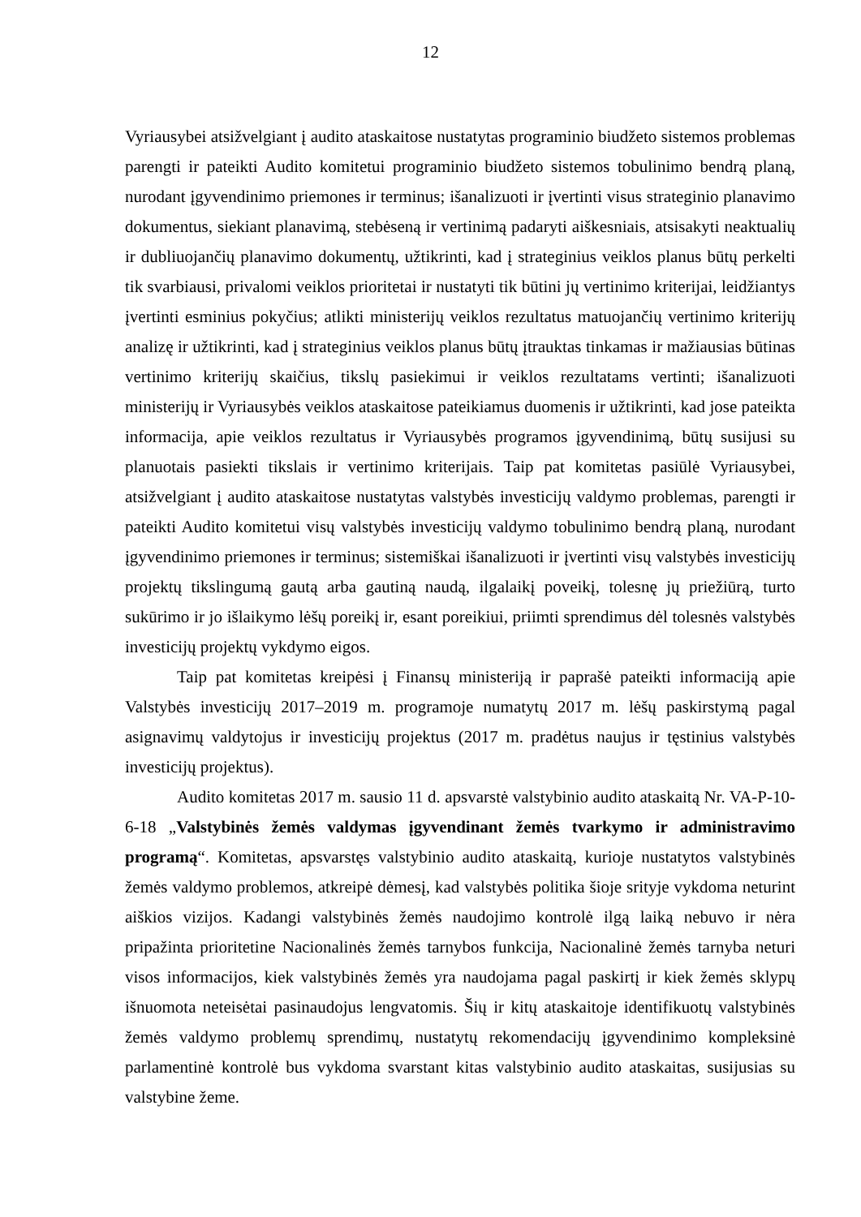12
Vyriausybei atsižvelgiant į audito ataskaitose nustatytas programinio biudžeto sistemos problemas parengti ir pateikti Audito komitetui programinio biudžeto sistemos tobulinimo bendrą planą, nurodant įgyvendinimo priemones ir terminus; išanalizuoti ir įvertinti visus strateginio planavimo dokumentus, siekiant planavimą, stebėseną ir vertinimą padaryti aiškesniais, atsisakyti neaktualių ir dubliuojančių planavimo dokumentų, užtikrinti, kad į strateginius veiklos planus būtų perkelti tik svarbiausi, privalomi veiklos prioritetai ir nustatyti tik būtini jų vertinimo kriterijai, leidžiantys įvertinti esminius pokyčius; atlikti ministerijų veiklos rezultatus matuojančių vertinimo kriterijų analizę ir užtikrinti, kad į strateginius veiklos planus būtų įtrauktas tinkamas ir mažiausias būtinas vertinimo kriterijų skaičius, tikslų pasiekimui ir veiklos rezultatams vertinti; išanalizuoti ministerijų ir Vyriausybės veiklos ataskaitose pateikiamus duomenis ir užtikrinti, kad jose pateikta informacija, apie veiklos rezultatus ir Vyriausybės programos įgyvendinimą, būtų susijusi su planuotais pasiekti tikslais ir vertinimo kriterijais. Taip pat komitetas pasiūlė Vyriausybei, atsižvelgiant į audito ataskaitose nustatytas valstybės investicijų valdymo problemas, parengti ir pateikti Audito komitetui visų valstybės investicijų valdymo tobulinimo bendrą planą, nurodant įgyvendinimo priemones ir terminus; sistemiškai išanalizuoti ir įvertinti visų valstybės investicijų projektų tikslingumą gautą arba gautiną naudą, ilgalaikį poveikį, tolesnę jų priežiūrą, turto sukūrimo ir jo išlaikymo lėšų poreikį ir, esant poreikiui, priimti sprendimus dėl tolesnės valstybės investicijų projektų vykdymo eigos.
Taip pat komitetas kreipėsi į Finansų ministeriją ir paprašė pateikti informaciją apie Valstybės investicijų 2017–2019 m. programoje numatytų 2017 m. lėšų paskirstymą pagal asignavimų valdytojus ir investicijų projektus (2017 m. pradėtus naujus ir tęstinius valstybės investicijų projektus).
Audito komitetas 2017 m. sausio 11 d. apsvarstė valstybinio audito ataskaitą Nr. VA-P-10-6-18 „Valstybinės žemės valdymas įgyvendinant žemės tvarkymo ir administravimo programą“. Komitetas, apsvarstęs valstybinio audito ataskaitą, kurioje nustatytos valstybinės žemės valdymo problemos, atkreipė dėmesį, kad valstybės politika šioje srityje vykdoma neturint aiškios vizijos. Kadangi valstybinės žemės naudojimo kontrolė ilgą laiką nebuvo ir nėra pripažinta prioritetine Nacionalinės žemės tarnybos funkcija, Nacionalinė žemės tarnyba neturi visos informacijos, kiek valstybinės žemės yra naudojama pagal paskirtį ir kiek žemės sklypų išnuomota neteisėtai pasinaudojus lengvatomis. Šių ir kitų ataskaitoje identifikuotų valstybinės žemės valdymo problemų sprendimų, nustatytų rekomendacijų įgyvendinimo kompleksinė parlamentinė kontrolė bus vykdoma svarstant kitas valstybinio audito ataskaitas, susijusias su valstybine žeme.